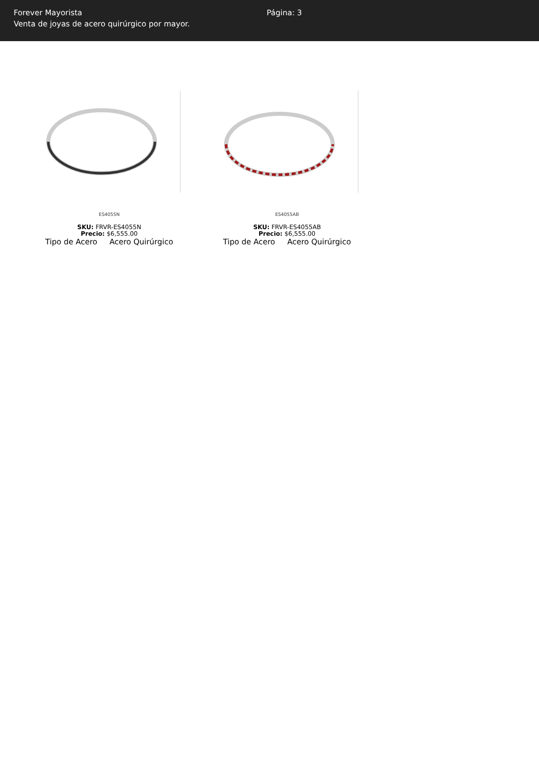Forever Mayorista
Venta de joyas de acero quirúrgico por mayor.
Página: 3
ES4055N
SKU: FRVR-ES4055N
Precio: $6,555.00
| Tipo de Acero | Acero Quirúrgico |
ES4055AB
SKU: FRVR-ES4055AB
Precio: $6,555.00
| Tipo de Acero | Acero Quirúrgico |